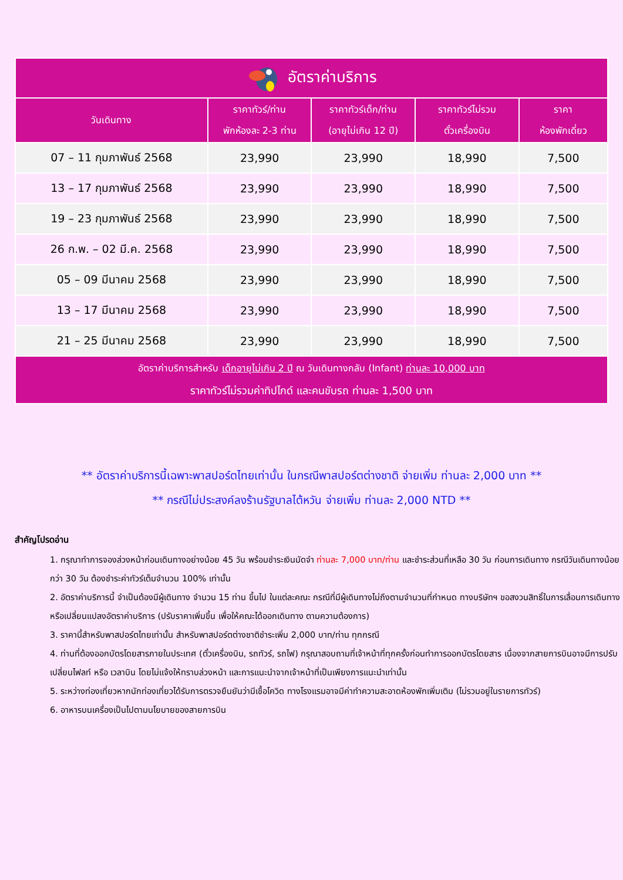| อัตราค่าบริการ | | | | |
| --- | --- | --- | --- | --- |
| วันเดินทาง | ราคาทัวร์/ท่าน พักห้องละ 2-3 ท่าน | ราคาทัวร์เด็ก/ท่าน (อายุไม่เกิน 12 ปี) | ราคาทัวร์ไม่รวม ตั๋วเครื่องบิน | ราคา ห้องพักเดี่ยว |
| 07 – 11 กุมภาพันธ์ 2568 | 23,990 | 23,990 | 18,990 | 7,500 |
| 13 – 17 กุมภาพันธ์ 2568 | 23,990 | 23,990 | 18,990 | 7,500 |
| 19 – 23 กุมภาพันธ์ 2568 | 23,990 | 23,990 | 18,990 | 7,500 |
| 26 ก.พ. – 02 มี.ค. 2568 | 23,990 | 23,990 | 18,990 | 7,500 |
| 05 – 09 มีนาคม 2568 | 23,990 | 23,990 | 18,990 | 7,500 |
| 13 – 17 มีนาคม 2568 | 23,990 | 23,990 | 18,990 | 7,500 |
| 21 – 25 มีนาคม 2568 | 23,990 | 23,990 | 18,990 | 7,500 |
| อัตราค่าบริการสำหรับ เด็กอายุไม่เกิน 2 ปี ณ วันเดินทางกลับ (Infant) ท่านละ 10,000 บาท ราคาทัวร์ไม่รวมค่าทิปไกด์ และคนขับรถ ท่านละ 1,500 บาท | | | | |
** อัตราค่าบริการนี้เฉพาะพาสปอร์ตไทยเท่านั้น ในกรณีพาสปอร์ตต่างชาติ จ่ายเพิ่ม ท่านละ 2,000 บาท **
** กรณีไม่ประสงค์ลงร้านรัฐบาลไต้หวัน จ่ายเพิ่ม ท่านละ 2,000 NTD **
สำคัญโปรดอ่าน
1. กรุณาทำการจองล่วงหน้าก่อนเดินทางอย่างน้อย 45 วัน พร้อมชำระเงินมัดจำ ท่านละ 7,000 บาท/ท่าน และชำระส่วนที่เหลือ 30 วัน ก่อนการเดินทาง กรณีวันเดินทางน้อยกว่า 30 วัน ต้องชำระค่าทัวร์เต็มจำนวน 100% เท่านั้น
2. อัตราค่าบริการนี้ จำเป็นต้องมีผู้เดินทาง จำนวน 15 ท่าน ขึ้นไป ในแต่ละคณะ กรณีที่มีผู้เดินทางไม่ถึงตามจำนวนที่กำหนด ทางบริษัทฯ ขอสงวนสิทธิ์ในการเลื่อนการเดินทาง หรือเปลี่ยนแปลงอัตราค่าบริการ (ปรับราคาเพิ่มขึ้น เพื่อให้คณะได้ออกเดินทาง ตามความต้องการ)
3. ราคานี้สำหรับพาสปอร์ตไทยเท่านั้น สำหรับพาสปอร์ตต่างชาติชำระเพิ่ม 2,000 บาท/ท่าน ทุกกรณี
4. ท่านที่ต้องออกบัตรโดยสารภายในประเทศ (ตั๋วเครื่องบิน, รถทัวร์, รถไฟ) กรุณาสอบถามที่เจ้าหน้าที่ทุกครั้งก่อนทำการออกบัตรโดยสาร เนื่องจากสายการบินอาจมีการปรับเปลี่ยนไฟลท์ หรือ เวลาบิน โดยไม่แจ้งให้ทราบล่วงหน้า และการแนะนำจากเจ้าหน้าที่เป็นเพียงการแนะนำเท่านั้น
5. ระหว่างท่องเที่ยวหากนักท่องเที่ยวได้รับการตรวจยืนยันว่ามีเชื้อโควิด ทางโรงแรมอาจมีค่าทำความสะอาดห้องพักเพิ่มเติม (ไม่รวมอยู่ในรายการทัวร์)
6. อาหารบนเครื่องเป็นไปตามนโยบายของสายการบิน